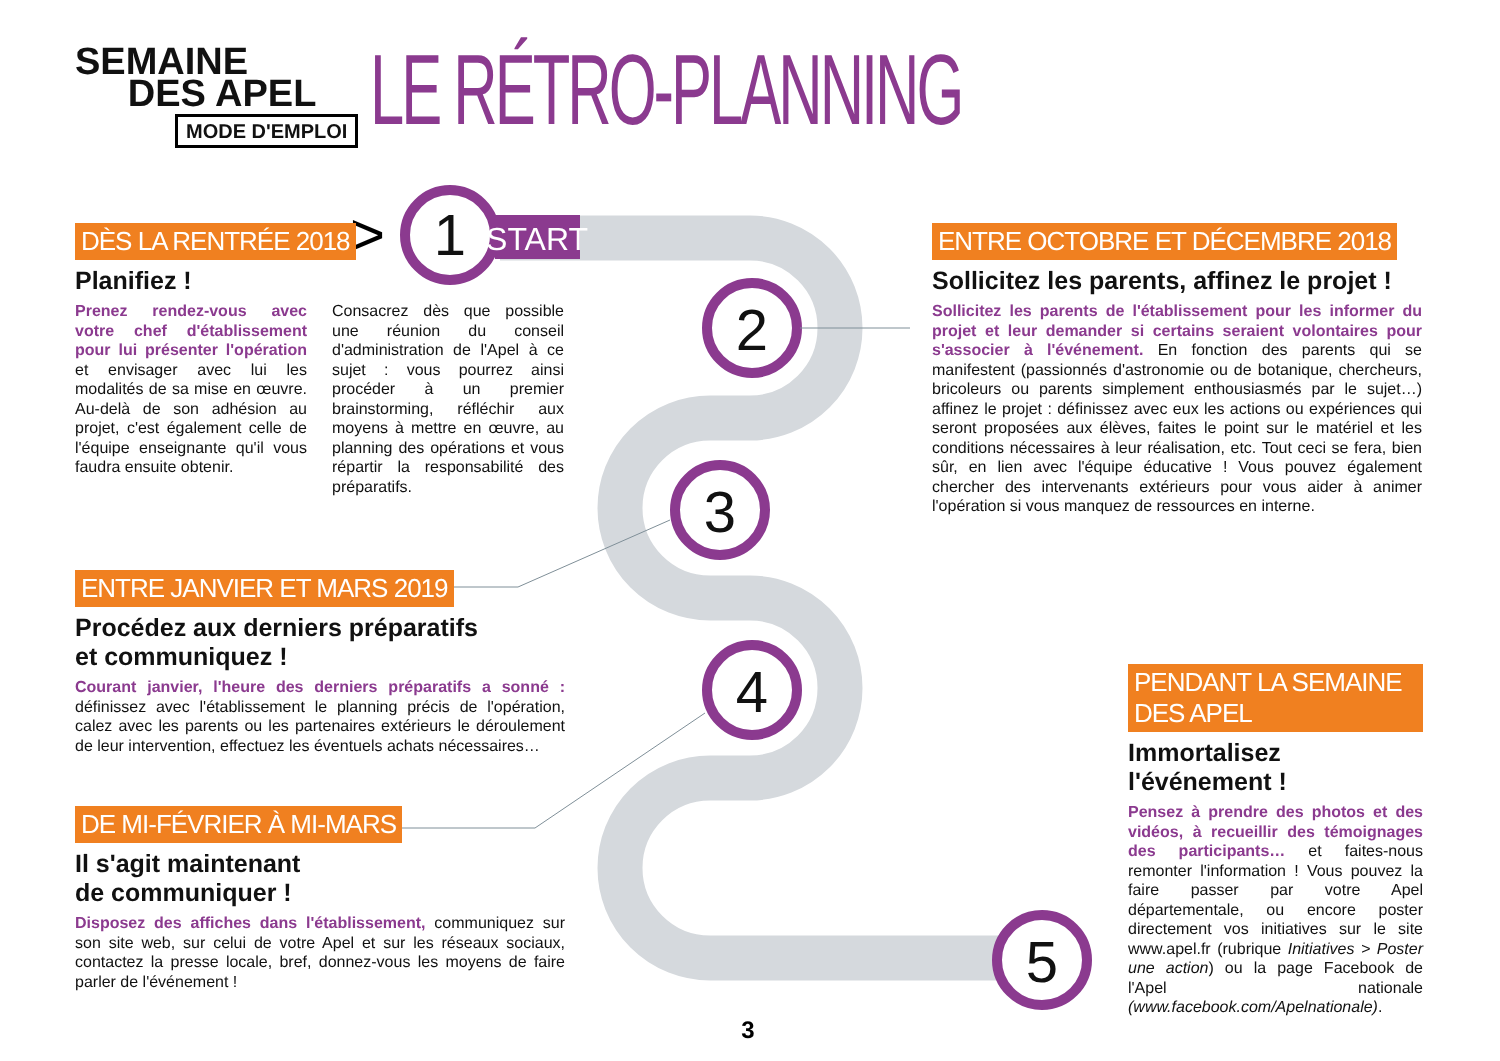1
2
3
4
5
START
>
3
SEMAINE
DES APEL
MODE D'EMPLOI
LE RÉTRO-PLANNING
DÈS LA RENTRÉE 2018
Planifiez !
Prenez rendez-vous avec votre chef d'établissement pour lui présenter l'opération et envisager avec lui les modalités de sa mise en œuvre. Au-delà de son adhésion au projet, c'est également celle de l'équipe enseignante qu'il vous faudra ensuite obtenir.
Consacrez dès que possible une réunion du conseil d'administration de l'Apel à ce sujet : vous pourrez ainsi procéder à un premier brainstorming, réfléchir aux moyens à mettre en œuvre, au planning des opérations et vous répartir la responsabilité des préparatifs.
ENTRE OCTOBRE ET DÉCEMBRE 2018
Sollicitez les parents, affinez le projet !
Sollicitez les parents de l'établissement pour les informer du projet et leur demander si certains seraient volontaires pour s'associer à l'événement. En fonction des parents qui se manifestent (passionnés d'astronomie ou de botanique, chercheurs, bricoleurs ou parents simplement enthousiasmés par le sujet…) affinez le projet : définissez avec eux les actions ou expériences qui seront proposées aux élèves, faites le point sur le matériel et les conditions nécessaires à leur réalisation, etc. Tout ceci se fera, bien sûr, en lien avec l'équipe éducative ! Vous pouvez également chercher des intervenants extérieurs pour vous aider à animer l'opération si vous manquez de ressources en interne.
ENTRE JANVIER ET MARS 2019
Procédez aux derniers préparatifs
et communiquez !
Courant janvier, l'heure des derniers préparatifs a sonné : définissez avec l'établissement le planning précis de l'opération, calez avec les parents ou les partenaires extérieurs le déroulement de leur intervention, effectuez les éventuels achats nécessaires…
DE MI-FÉVRIER À MI-MARS
Il s'agit maintenant
de communiquer !
Disposez des affiches dans l'établissement, communiquez sur son site web, sur celui de votre Apel et sur les réseaux sociaux, contactez la presse locale, bref, donnez-vous les moyens de faire parler de l'événement !
PENDANT LA SEMAINE DES APEL
Immortalisez
l'événement !
Pensez à prendre des photos et des vidéos, à recueillir des témoignages des participants… et faites-nous remonter l'information ! Vous pouvez la faire passer par votre Apel départementale, ou encore poster directement vos initiatives sur le site www.apel.fr (rubrique Initiatives > Poster une action) ou la page Facebook de l'Apel nationale (www.facebook.com/Apelnationale).